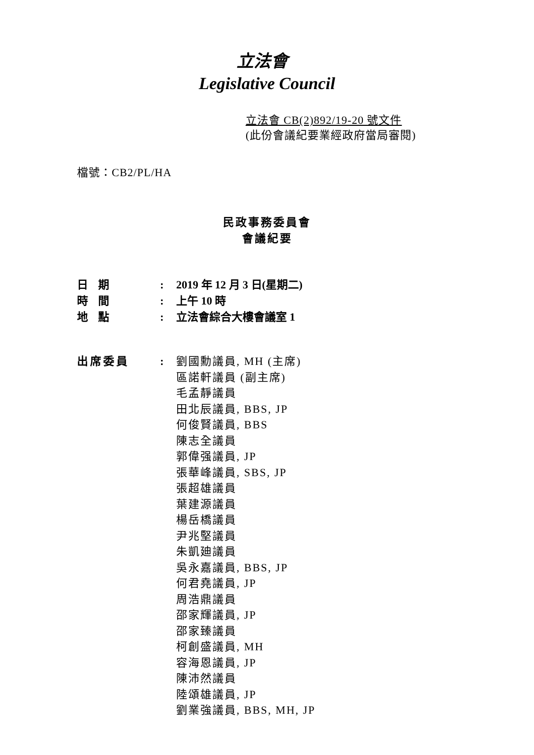立法會
Legislative Council
立法會 CB(2)892/19-20 號文件
(此份會議紀要業經政府當局審閱)
檔號：CB2/PL/HA
民政事務委員會
會議紀要
日期 : 2019 年 12 月 3 日(星期二)
時間 : 上午 10 時
地點 : 立法會綜合大樓會議室 1
出席委員 : 劉國勳議員, MH (主席)
區諾軒議員 (副主席)
毛孟靜議員
田北辰議員, BBS, JP
何俊賢議員, BBS
陳志全議員
郭偉强議員, JP
張華峰議員, SBS, JP
張超雄議員
葉建源議員
楊岳橋議員
尹兆堅議員
朱凱廸議員
吳永嘉議員, BBS, JP
何君堯議員, JP
周浩鼎議員
邵家輝議員, JP
邵家臻議員
柯創盛議員, MH
容海恩議員, JP
陳沛然議員
陸頌雄議員, JP
劉業強議員, BBS, MH, JP